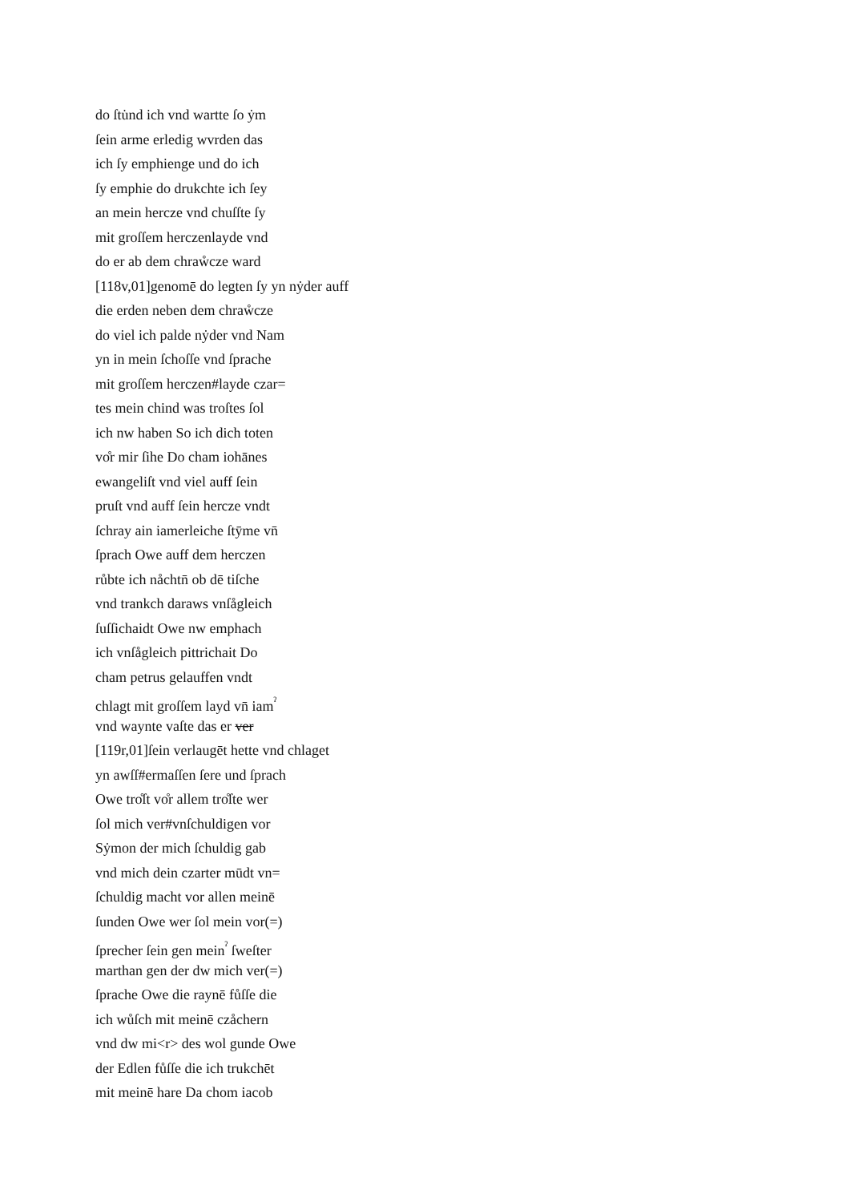do ſtu̇nd ich vnd wartte ſo ẏm
ſein arme erledig wvrden das
ich ſy emphienge und do ich
ſy emphie do drukchte ich ſey
an mein hercze vnd chuſſte ſy
mit groſſem herczenlayde vnd
do er ab dem chraẘcze ward
[118v,01]genomē do legten ſy yn nẏder auff
die erden neben dem chraẘcze
do viel ich palde nẏder vnd Nam
yn in mein ſchoſſe vnd ſprache
mit groſſem herczen#layde czar=
tes mein chind was troſtes ſol
ich nw haben So ich dich toten
vo̊r mir ſihe Do cham iohānes
ewangeliſt vnd viel auff ſein
pruſt vnd auff ſein hercze vndt
ſchray ain iamerleiche ſtȳme vn̄
ſprach Owe auff dem herczen
růbte ich nåchtn̄ ob dē tiſche
vnd trankch daraws vnſågleich
ſuſſichaidt Owe nw emphach
ich vnſågleich pittrichait Do
cham petrus gelauffen vndt
chlagt mit groſſem layd vn̄ iam<sup>ˀ</sup>
vnd waynte vaſte das er ver
[119r,01]ſein verlaugēt hette vnd chlaget
yn awſſ#ermaſſen ſere und ſprach
Owe tro̊ſt vo̊r allem tro̊ſte wer
ſol mich ver#vnſchuldigen vor
Sẏmon der mich ſchuldig gab
vnd mich dein czarter mūdt vn=
ſchuldig macht vor allen meinē
ſunden Owe wer ſol mein vor(=)
ſprecher ſein gen mein<sup>ˀ</sup> ſweſter
marthan gen der dw mich ver(=)
ſprache Owe die raynē fůſſe die
ich wůſch mit meinē czåchern
vnd dw mi<r> des wol gunde Owe
der Edlen fůſſe die ich trukchēt
mit meinē hare Da chom iacob